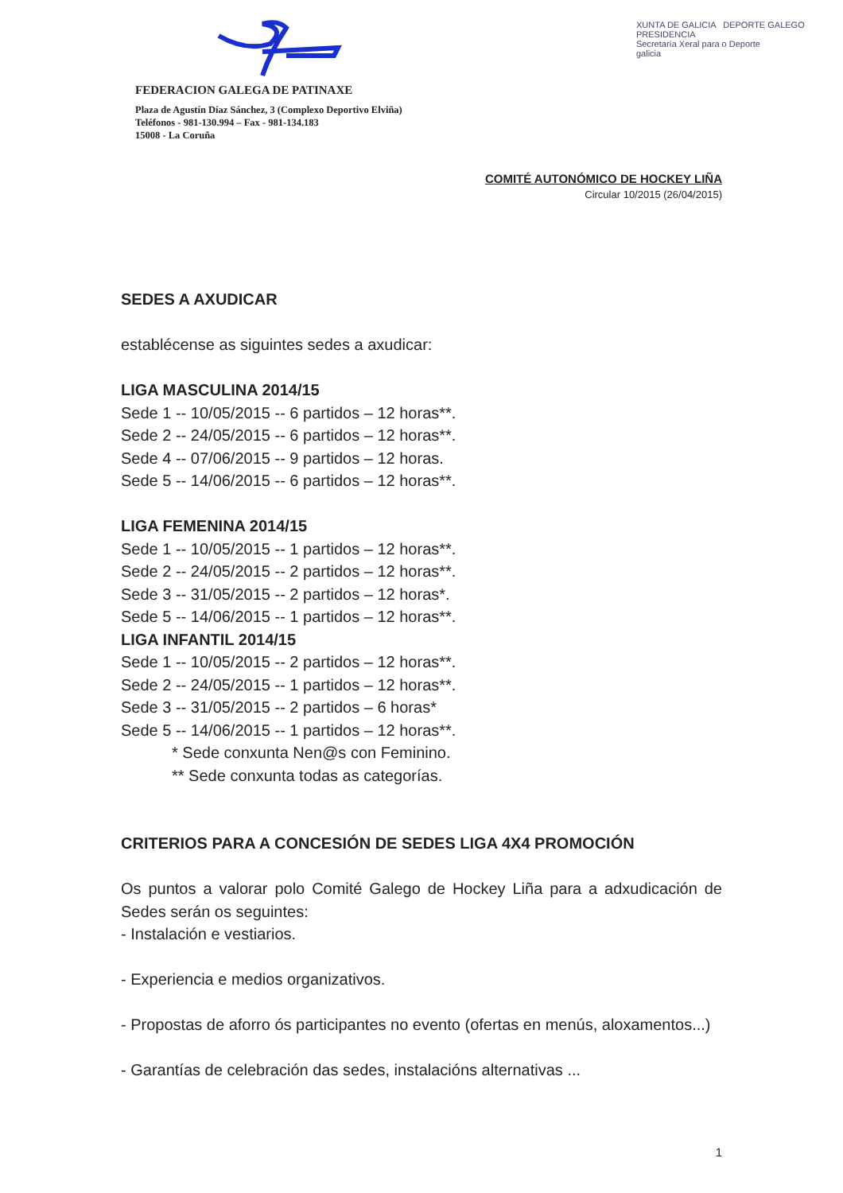FEDERACION GALEGA DE PATINAXE
Plaza de Agustín Díaz Sánchez, 3 (Complexo Deportivo Elviña)
Teléfonos - 981-130.994 – Fax - 981-134.183
15008 - La Coruña
XUNTA DE GALICIA DEPORTE GALEGO
PRESIDENCIA
Secretaría Xeral para o Deporte
galicia
COMITÉ AUTONÓMICO DE HOCKEY LIÑA
Circular 10/2015 (26/04/2015)
SEDES A AXUDICAR
establécense as siguintes sedes a axudicar:
LIGA MASCULINA 2014/15
Sede 1 -- 10/05/2015 -- 6 partidos – 12 horas**.
Sede 2 -- 24/05/2015 -- 6 partidos – 12 horas**.
Sede 4 -- 07/06/2015 -- 9 partidos – 12 horas.
Sede 5 -- 14/06/2015 -- 6 partidos – 12 horas**.
LIGA FEMENINA 2014/15
Sede 1 -- 10/05/2015 -- 1 partidos – 12 horas**.
Sede 2 -- 24/05/2015 -- 2 partidos – 12 horas**.
Sede 3 -- 31/05/2015 -- 2 partidos – 12 horas*.
Sede 5 -- 14/06/2015 -- 1 partidos – 12 horas**.
LIGA INFANTIL 2014/15
Sede 1 -- 10/05/2015 -- 2 partidos – 12 horas**.
Sede 2 -- 24/05/2015 -- 1 partidos – 12 horas**.
Sede 3 -- 31/05/2015 -- 2 partidos – 6 horas*
Sede 5 -- 14/06/2015 -- 1 partidos – 12 horas**.
* Sede conxunta Nen@s con Feminino.
** Sede conxunta todas as categorías.
CRITERIOS PARA A CONCESIÓN DE SEDES LIGA 4X4 PROMOCIÓN
Os puntos a valorar polo Comité Galego de Hockey Liña para a adxudicación de Sedes serán os seguintes:
- Instalación e vestiarios.
- Experiencia e medios organizativos.
- Propostas de aforro ós participantes no evento (ofertas en menús, aloxamentos...)
- Garantías de celebración das sedes, instalacións alternativas ...
1